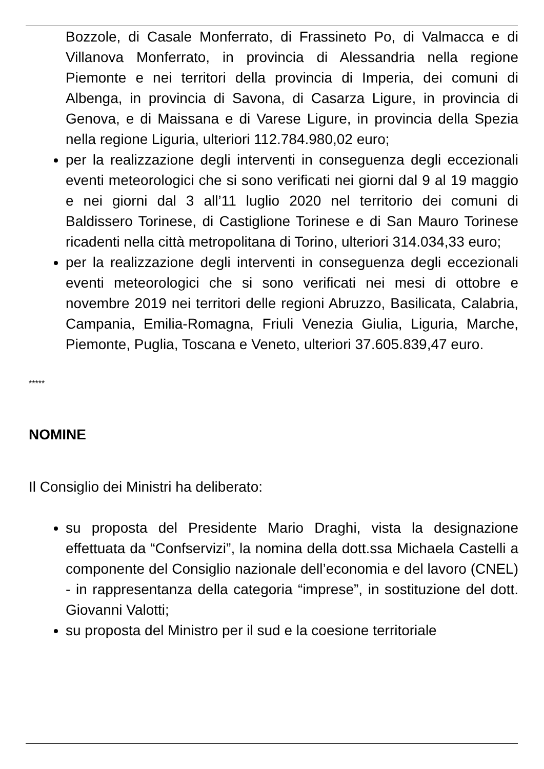Bozzole, di Casale Monferrato, di Frassineto Po, di Valmacca e di Villanova Monferrato, in provincia di Alessandria nella regione Piemonte e nei territori della provincia di Imperia, dei comuni di Albenga, in provincia di Savona, di Casarza Ligure, in provincia di Genova, e di Maissana e di Varese Ligure, in provincia della Spezia nella regione Liguria, ulteriori 112.784.980,02 euro;
per la realizzazione degli interventi in conseguenza degli eccezionali eventi meteorologici che si sono verificati nei giorni dal 9 al 19 maggio e nei giorni dal 3 all’11 luglio 2020 nel territorio dei comuni di Baldissero Torinese, di Castiglione Torinese e di San Mauro Torinese ricadenti nella città metropolitana di Torino, ulteriori 314.034,33 euro;
per la realizzazione degli interventi in conseguenza degli eccezionali eventi meteorologici che si sono verificati nei mesi di ottobre e novembre 2019 nei territori delle regioni Abruzzo, Basilicata, Calabria, Campania, Emilia-Romagna, Friuli Venezia Giulia, Liguria, Marche, Piemonte, Puglia, Toscana e Veneto, ulteriori 37.605.839,47 euro.
*****
NOMINE
Il Consiglio dei Ministri ha deliberato:
su proposta del Presidente Mario Draghi, vista la designazione effettuata da “Confservizi”, la nomina della dott.ssa Michaela Castelli a componente del Consiglio nazionale dell’economia e del lavoro (CNEL) - in rappresentanza della categoria “imprese”, in sostituzione del dott. Giovanni Valotti;
su proposta del Ministro per il sud e la coesione territoriale